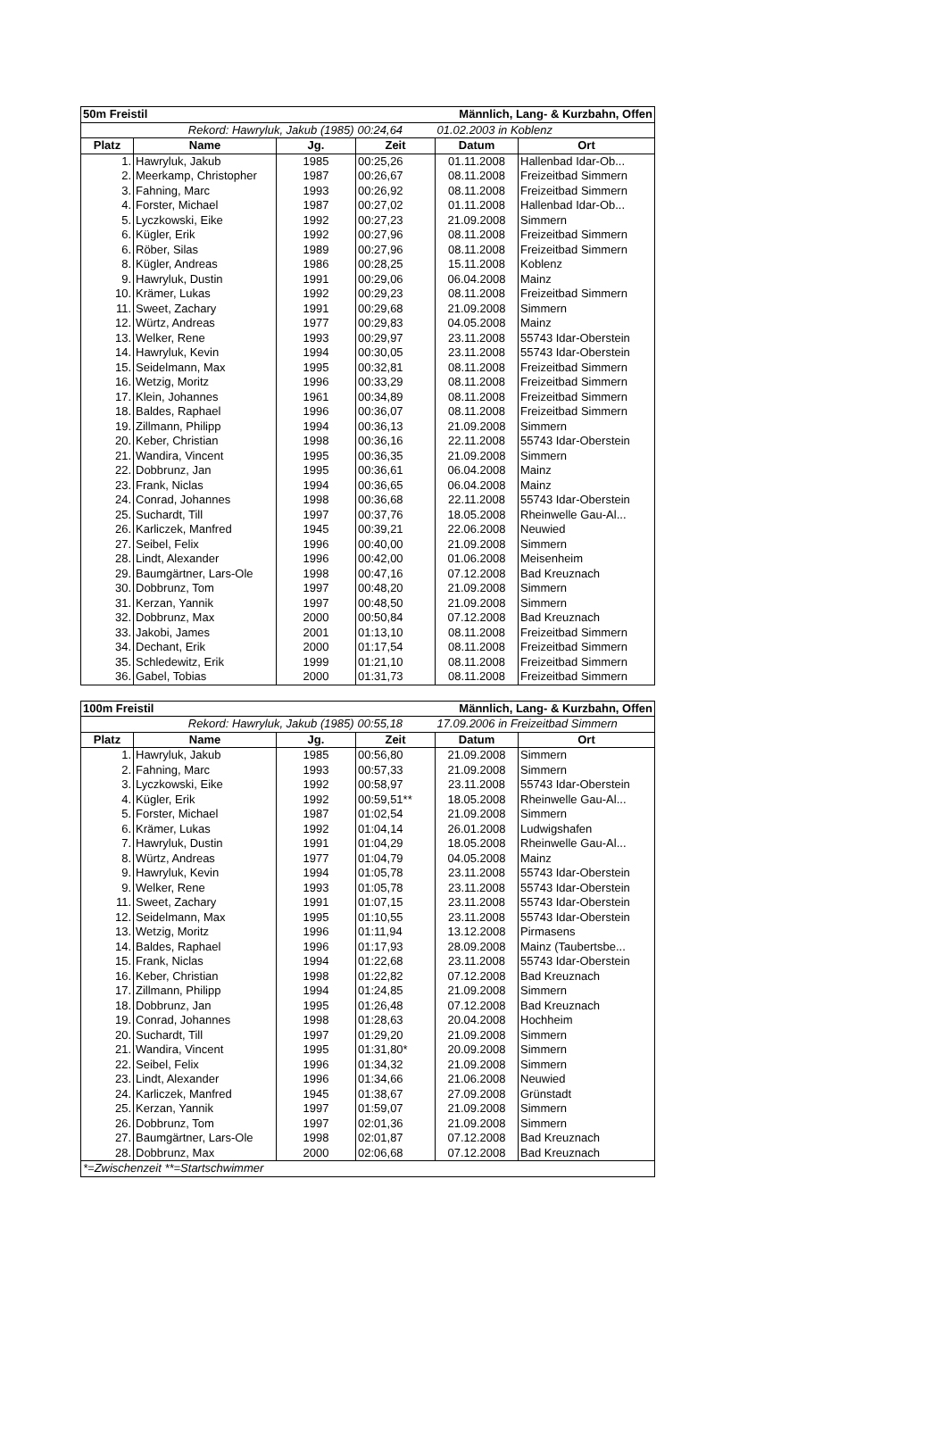| 50m Freistil | | | Männlich, Lang- & Kurzbahn, Offen | | |
| Rekord: Hawryluk, Jakub (1985) | | | 00:24,64 | 01.02.2003 in Koblenz | |
| Platz | Name | Jg. | Zeit | Datum | Ort |
| 1. | Hawryluk, Jakub | 1985 | 00:25,26 | 01.11.2008 | Hallenbad Idar-Ob... |
| 2. | Meerkamp, Christopher | 1987 | 00:26,67 | 08.11.2008 | Freizeitbad Simmern |
| 3. | Fahning, Marc | 1993 | 00:26,92 | 08.11.2008 | Freizeitbad Simmern |
| 4. | Forster, Michael | 1987 | 00:27,02 | 01.11.2008 | Hallenbad Idar-Ob... |
| 5. | Lyczkowski, Eike | 1992 | 00:27,23 | 21.09.2008 | Simmern |
| 6. | Kügler, Erik | 1992 | 00:27,96 | 08.11.2008 | Freizeitbad Simmern |
| 6. | Röber, Silas | 1989 | 00:27,96 | 08.11.2008 | Freizeitbad Simmern |
| 8. | Kügler, Andreas | 1986 | 00:28,25 | 15.11.2008 | Koblenz |
| 9. | Hawryluk, Dustin | 1991 | 00:29,06 | 06.04.2008 | Mainz |
| 10. | Krämer, Lukas | 1992 | 00:29,23 | 08.11.2008 | Freizeitbad Simmern |
| 11. | Sweet, Zachary | 1991 | 00:29,68 | 21.09.2008 | Simmern |
| 12. | Würtz, Andreas | 1977 | 00:29,83 | 04.05.2008 | Mainz |
| 13. | Welker, Rene | 1993 | 00:29,97 | 23.11.2008 | 55743 Idar-Oberstein |
| 14. | Hawryluk, Kevin | 1994 | 00:30,05 | 23.11.2008 | 55743 Idar-Oberstein |
| 15. | Seidelmann, Max | 1995 | 00:32,81 | 08.11.2008 | Freizeitbad Simmern |
| 16. | Wetzig, Moritz | 1996 | 00:33,29 | 08.11.2008 | Freizeitbad Simmern |
| 17. | Klein, Johannes | 1961 | 00:34,89 | 08.11.2008 | Freizeitbad Simmern |
| 18. | Baldes, Raphael | 1996 | 00:36,07 | 08.11.2008 | Freizeitbad Simmern |
| 19. | Zillmann, Philipp | 1994 | 00:36,13 | 21.09.2008 | Simmern |
| 20. | Keber, Christian | 1998 | 00:36,16 | 22.11.2008 | 55743 Idar-Oberstein |
| 21. | Wandira, Vincent | 1995 | 00:36,35 | 21.09.2008 | Simmern |
| 22. | Dobbrunz, Jan | 1995 | 00:36,61 | 06.04.2008 | Mainz |
| 23. | Frank, Niclas | 1994 | 00:36,65 | 06.04.2008 | Mainz |
| 24. | Conrad, Johannes | 1998 | 00:36,68 | 22.11.2008 | 55743 Idar-Oberstein |
| 25. | Suchardt, Till | 1997 | 00:37,76 | 18.05.2008 | Rheinwelle Gau-Al... |
| 26. | Karliczek, Manfred | 1945 | 00:39,21 | 22.06.2008 | Neuwied |
| 27. | Seibel, Felix | 1996 | 00:40,00 | 21.09.2008 | Simmern |
| 28. | Lindt, Alexander | 1996 | 00:42,00 | 01.06.2008 | Meisenheim |
| 29. | Baumgärtner, Lars-Ole | 1998 | 00:47,16 | 07.12.2008 | Bad Kreuznach |
| 30. | Dobbrunz, Tom | 1997 | 00:48,20 | 21.09.2008 | Simmern |
| 31. | Kerzan, Yannik | 1997 | 00:48,50 | 21.09.2008 | Simmern |
| 32. | Dobbrunz, Max | 2000 | 00:50,84 | 07.12.2008 | Bad Kreuznach |
| 33. | Jakobi, James | 2001 | 01:13,10 | 08.11.2008 | Freizeitbad Simmern |
| 34. | Dechant, Erik | 2000 | 01:17,54 | 08.11.2008 | Freizeitbad Simmern |
| 35. | Schledewitz, Erik | 1999 | 01:21,10 | 08.11.2008 | Freizeitbad Simmern |
| 36. | Gabel, Tobias | 2000 | 01:31,73 | 08.11.2008 | Freizeitbad Simmern |
| 100m Freistil | | | Männlich, Lang- & Kurzbahn, Offen | | |
| Rekord: Hawryluk, Jakub (1985) | | | 00:55,18 | 17.09.2006 in Freizeitbad Simmern | |
| Platz | Name | Jg. | Zeit | Datum | Ort |
| 1. | Hawryluk, Jakub | 1985 | 00:56,80 | 21.09.2008 | Simmern |
| 2. | Fahning, Marc | 1993 | 00:57,33 | 21.09.2008 | Simmern |
| 3. | Lyczkowski, Eike | 1992 | 00:58,97 | 23.11.2008 | 55743 Idar-Oberstein |
| 4. | Kügler, Erik | 1992 | 00:59,51** | 18.05.2008 | Rheinwelle Gau-Al... |
| 5. | Forster, Michael | 1987 | 01:02,54 | 21.09.2008 | Simmern |
| 6. | Krämer, Lukas | 1992 | 01:04,14 | 26.01.2008 | Ludwigshafen |
| 7. | Hawryluk, Dustin | 1991 | 01:04,29 | 18.05.2008 | Rheinwelle Gau-Al... |
| 8. | Würtz, Andreas | 1977 | 01:04,79 | 04.05.2008 | Mainz |
| 9. | Hawryluk, Kevin | 1994 | 01:05,78 | 23.11.2008 | 55743 Idar-Oberstein |
| 9. | Welker, Rene | 1993 | 01:05,78 | 23.11.2008 | 55743 Idar-Oberstein |
| 11. | Sweet, Zachary | 1991 | 01:07,15 | 23.11.2008 | 55743 Idar-Oberstein |
| 12. | Seidelmann, Max | 1995 | 01:10,55 | 23.11.2008 | 55743 Idar-Oberstein |
| 13. | Wetzig, Moritz | 1996 | 01:11,94 | 13.12.2008 | Pirmasens |
| 14. | Baldes, Raphael | 1996 | 01:17,93 | 28.09.2008 | Mainz (Taubertsbe... |
| 15. | Frank, Niclas | 1994 | 01:22,68 | 23.11.2008 | 55743 Idar-Oberstein |
| 16. | Keber, Christian | 1998 | 01:22,82 | 07.12.2008 | Bad Kreuznach |
| 17. | Zillmann, Philipp | 1994 | 01:24,85 | 21.09.2008 | Simmern |
| 18. | Dobbrunz, Jan | 1995 | 01:26,48 | 07.12.2008 | Bad Kreuznach |
| 19. | Conrad, Johannes | 1998 | 01:28,63 | 20.04.2008 | Hochheim |
| 20. | Suchardt, Till | 1997 | 01:29,20 | 21.09.2008 | Simmern |
| 21. | Wandira, Vincent | 1995 | 01:31,80* | 20.09.2008 | Simmern |
| 22. | Seibel, Felix | 1996 | 01:34,32 | 21.09.2008 | Simmern |
| 23. | Lindt, Alexander | 1996 | 01:34,66 | 21.06.2008 | Neuwied |
| 24. | Karliczek, Manfred | 1945 | 01:38,67 | 27.09.2008 | Grünstadt |
| 25. | Kerzan, Yannik | 1997 | 01:59,07 | 21.09.2008 | Simmern |
| 26. | Dobbrunz, Tom | 1997 | 02:01,36 | 21.09.2008 | Simmern |
| 27. | Baumgärtner, Lars-Ole | 1998 | 02:01,87 | 07.12.2008 | Bad Kreuznach |
| 28. | Dobbrunz, Max | 2000 | 02:06,68 | 07.12.2008 | Bad Kreuznach |
| *=Zwischenzeit **=Startschwimmer | | | | | |